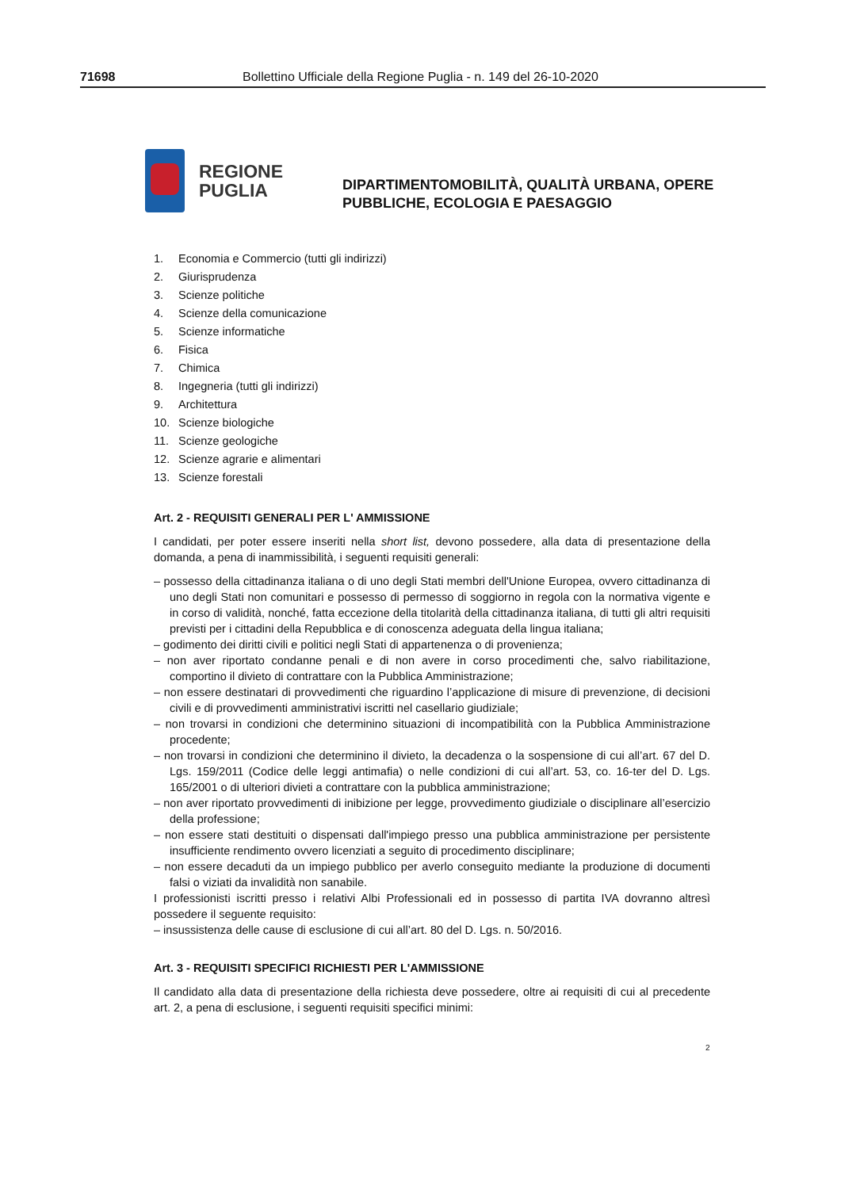71698 Bollettino Ufficiale della Regione Puglia - n. 149 del 26-10-2020
REGIONE
PUGLIA
DIPARTIMENTOMOBILITÀ, QUALITÀ URBANA, OPERE
PUBBLICHE, ECOLOGIA E PAESAGGIO
1. Economia e Commercio (tutti gli indirizzi)
2. Giurisprudenza
3. Scienze politiche
4. Scienze della comunicazione
5. Scienze informatiche
6. Fisica
7. Chimica
8. Ingegneria (tutti gli indirizzi)
9. Architettura
10. Scienze biologiche
11. Scienze geologiche
12. Scienze agrarie e alimentari
13. Scienze forestali
Art. 2 - REQUISITI GENERALI PER L' AMMISSIONE
I candidati, per poter essere inseriti nella short list, devono possedere, alla data di presentazione della domanda, a pena di inammissibilità, i seguenti requisiti generali:
– possesso della cittadinanza italiana o di uno degli Stati membri dell'Unione Europea, ovvero cittadinanza di uno degli Stati non comunitari e possesso di permesso di soggiorno in regola con la normativa vigente e in corso di validità, nonché, fatta eccezione della titolarità della cittadinanza italiana, di tutti gli altri requisiti previsti per i cittadini della Repubblica e di conoscenza adeguata della lingua italiana;
– godimento dei diritti civili e politici negli Stati di appartenenza o di provenienza;
– non aver riportato condanne penali e di non avere in corso procedimenti che, salvo riabilitazione, comportino il divieto di contrattare con la Pubblica Amministrazione;
– non essere destinatari di provvedimenti che riguardino l’applicazione di misure di prevenzione, di decisioni civili e di provvedimenti amministrativi iscritti nel casellario giudiziale;
– non trovarsi in condizioni che determinino situazioni di incompatibilità con la Pubblica Amministrazione procedente;
– non trovarsi in condizioni che determinino il divieto, la decadenza o la sospensione di cui all’art. 67 del D. Lgs. 159/2011 (Codice delle leggi antimafia) o nelle condizioni di cui all’art. 53, co. 16-ter del D. Lgs. 165/2001 o di ulteriori divieti a contrattare con la pubblica amministrazione;
– non aver riportato provvedimenti di inibizione per legge, provvedimento giudiziale o disciplinare all’esercizio della professione;
– non essere stati destituiti o dispensati dall'impiego presso una pubblica amministrazione per persistente insufficiente rendimento ovvero licenziati a seguito di procedimento disciplinare;
– non essere decaduti da un impiego pubblico per averlo conseguito mediante la produzione di documenti falsi o viziati da invalidità non sanabile.
I professionisti iscritti presso i relativi Albi Professionali ed in possesso di partita IVA dovranno altresì possedere il seguente requisito:
– insussistenza delle cause di esclusione di cui all’art. 80 del D. Lgs. n. 50/2016.
Art. 3 - REQUISITI SPECIFICI RICHIESTI PER L'AMMISSIONE
Il candidato alla data di presentazione della richiesta deve possedere, oltre ai requisiti di cui al precedente art. 2, a pena di esclusione, i seguenti requisiti specifici minimi:
2